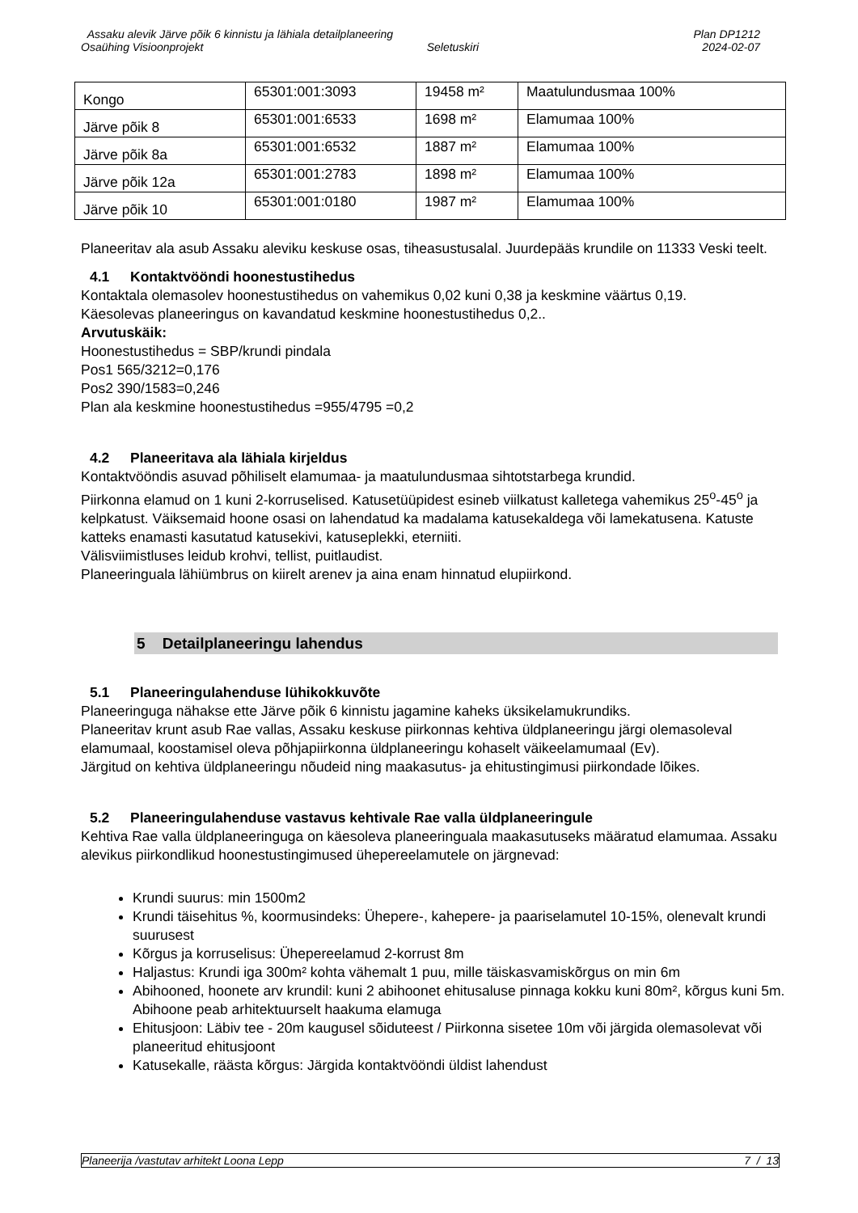Assaku alevik Järve põik 6 kinnistu ja lähiala detailplaneering Plan DP1212
Osaühing Visioonprojekt Seletuskiri 2024-02-07
| Kongo | 65301:001:3093 | 19458 m² | Maatulundusmaa 100% |
| Järve põik 8 | 65301:001:6533 | 1698 m² | Elamumaa 100% |
| Järve põik 8a | 65301:001:6532 | 1887 m² | Elamumaa 100% |
| Järve põik 12a | 65301:001:2783 | 1898 m² | Elamumaa 100% |
| Järve põik 10 | 65301:001:0180 | 1987 m² | Elamumaa 100% |
Planeeritav ala asub Assaku aleviku keskuse osas, tiheasustusalal. Juurdepääs krundile on 11333 Veski teelt.
4.1 Kontaktvööndi hoonestustihedus
Kontaktala olemasolev hoonestustihedus on vahemikus 0,02 kuni 0,38 ja keskmine väärtus 0,19.
Käesolevas planeeringus on kavandatud keskmine hoonestustihedus 0,2..
Arvutuskäik:
Hoonestustihedus = SBP/krundi pindala
Pos1 565/3212=0,176
Pos2 390/1583=0,246
Plan ala keskmine hoonestustihedus =955/4795 =0,2
4.2 Planeeritava ala lähiala kirjeldus
Kontaktvööndis asuvad põhiliselt elamumaa- ja maatulundusmaa sihtotstarbega krundid.
Piirkonna elamud on 1 kuni 2-korruselised. Katusetüüpidest esineb viilkatust kalletega vahemikus 25<sup>o</sup>-45<sup>o</sup> ja kelpkatust. Väiksemaid hoone osasi on lahendatud ka madalama katusekaldega või lamekatusena. Katuste katteks enamasti kasutatud katusekivi, katuseplekki, eterniiti.
Välisviimistluses leidub krohvi, tellist, puitlaudist.
Planeeringuala lähiümbrus on kiirelt arenev ja aina enam hinnatud elupiirkond.
5 Detailplaneeringu lahendus
5.1 Planeeringulahenduse lühikokkuvõte
Planeeringuga nähakse ette Järve põik 6 kinnistu jagamine kaheks üksikelamukrundiks.
Planeeritav krunt asub Rae vallas, Assaku keskuse piirkonnas kehtiva üldplaneeringu järgi olemasoleval elamumaal, koostamisel oleva põhjapiirkonna üldplaneeringu kohaselt väikeelamumaal (Ev).
Järgitud on kehtiva üldplaneeringu nõudeid ning maakasutus- ja ehitustingimusi piirkondade lõikes.
5.2 Planeeringulahenduse vastavus kehtivale Rae valla üldplaneeringule
Kehtiva Rae valla üldplaneeringuga on käesoleva planeeringuala maakasutuseks määratud elamumaa. Assaku alevikus piirkondlikud hoonestustingimused ühepereelamutele on järgnevad:
Krundi suurus: min 1500m2
Krundi täisehitus %, koormusindeks: Ühepere-, kahepere- ja paariselamutel 10-15%, olenevalt krundi suurusest
Kõrgus ja korruselisus: Ühepereelamud 2-korrust 8m
Haljastus: Krundi iga 300m² kohta vähemalt 1 puu, mille täiskasvamiskõrgus on min 6m
Abihooned, hoonete arv krundil: kuni 2 abihoonet ehitusaluse pinnaga kokku kuni 80m², kõrgus kuni 5m. Abihoone peab arhitektuurselt haakuma elamuga
Ehitusjoon: Läbiv tee - 20m kaugusel sõiduteest / Piirkonna sisetee 10m või järgida olemasolevat või planeeritud ehitusjoont
Katusekalle, räästa kõrgus: Järgida kontaktvööndi üldist lahendust
Planeerija /vastutav arhitekt Loona Lepp 7 / 13